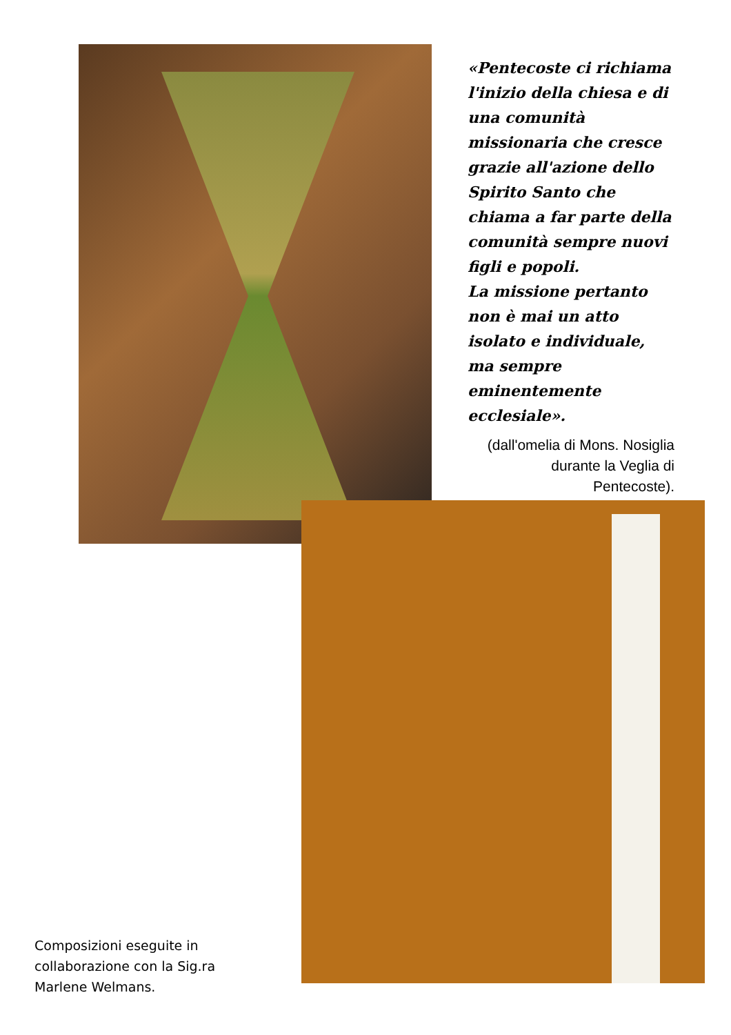«Pentecoste ci richiama l'inizio della chiesa e di una comunità missionaria che cresce grazie all'azione dello Spirito Santo che chiama a far parte della comunità sempre nuovi figli e popoli.
La missione pertanto non è mai un atto isolato e individuale, ma sempre eminentemente ecclesiale».
(dall'omelia di Mons. Nosiglia durante la Veglia di Pentecoste).
Composizioni eseguite in
collaborazione con la Sig.ra
Marlene Welmans.